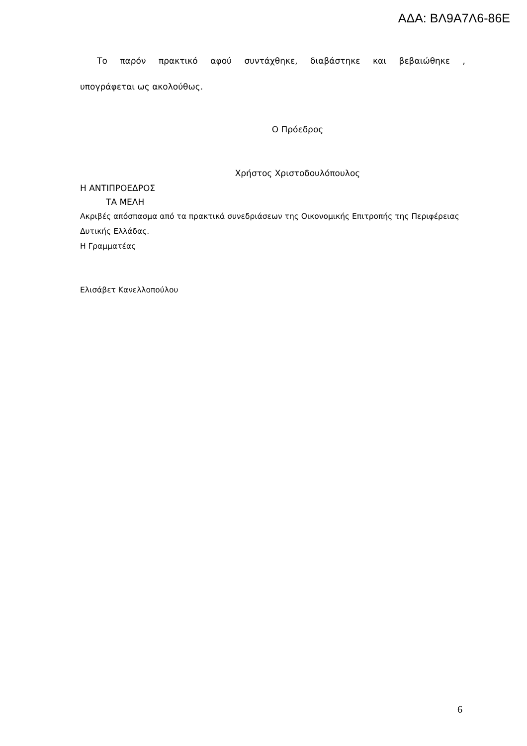ΑΔΑ: ΒΛ9Α7Λ6-86Ε
Το παρόν πρακτικό αφού συντάχθηκε, διαβάστηκε και βεβαιώθηκε ,
υπογράφεται ως ακολούθως.
Ο Πρόεδρος
Χρήστος Χριστοδουλόπουλος
Η ΑΝΤΙΠΡΟΕΔΡΟΣ
ΤΑ ΜΕΛΗ
Ακριβές απόσπασμα από τα πρακτικά συνεδριάσεων της Οικονομικής Επιτροπής της Περιφέρειας Δυτικής Ελλάδας.
Η Γραμματέας
Ελισάβετ Κανελλοπούλου
6